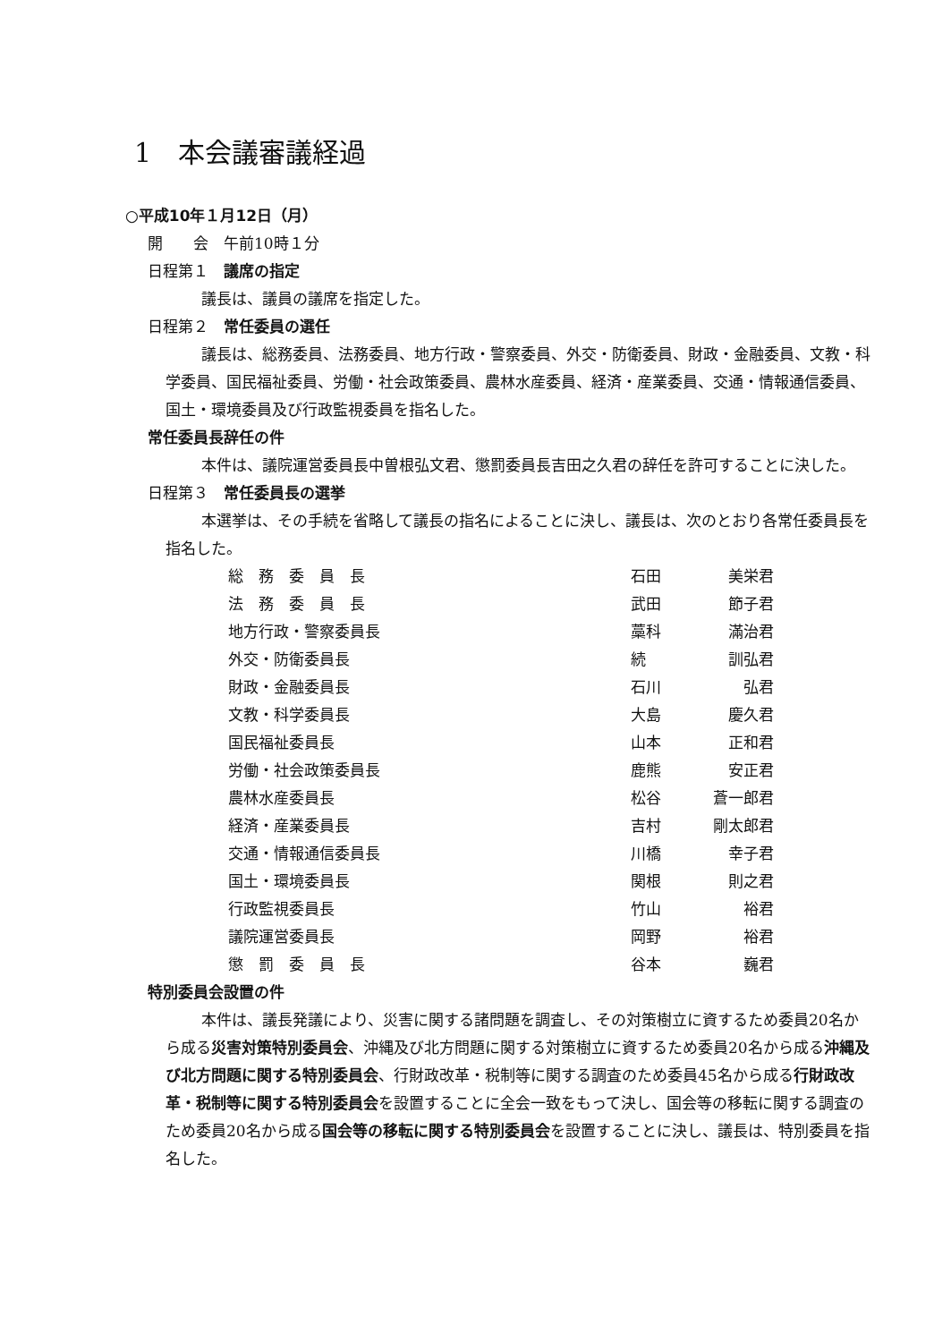1　本会議審議経過
○平成10年１月12日（月）
開　　会　午前10時１分
日程第１　議席の指定
議長は、議員の議席を指定した。
日程第２　常任委員の選任
議長は、総務委員、法務委員、地方行政・警察委員、外交・防衛委員、財政・金融委員、文教・科学委員、国民福祉委員、労働・社会政策委員、農林水産委員、経済・産業委員、交通・情報通信委員、国土・環境委員及び行政監視委員を指名した。
常任委員長辞任の件
本件は、議院運営委員長中曽根弘文君、懲罰委員長吉田之久君の辞任を許可することに決した。
日程第３　常任委員長の選挙
本選挙は、その手続を省略して議長の指名によることに決し、議長は、次のとおり各常任委員長を指名した。
| 総 務 委 員 長 | 石田 | 美栄君 |
| 法 務 委 員 長 | 武田 | 節子君 |
| 地方行政・警察委員長 | 藁科 | 滿治君 |
| 外交・防衛委員長 | 続 | 訓弘君 |
| 財政・金融委員長 | 石川 | 弘君 |
| 文教・科学委員長 | 大島 | 慶久君 |
| 国民福祉委員長 | 山本 | 正和君 |
| 労働・社会政策委員長 | 鹿熊 | 安正君 |
| 農林水産委員長 | 松谷 | 蒼一郎君 |
| 経済・産業委員長 | 吉村 | 剛太郎君 |
| 交通・情報通信委員長 | 川橋 | 幸子君 |
| 国土・環境委員長 | 関根 | 則之君 |
| 行政監視委員長 | 竹山 | 裕君 |
| 議院運営委員長 | 岡野 | 裕君 |
| 懲 罰 委 員 長 | 谷本 | 巍君 |
特別委員会設置の件
本件は、議長発議により、災害に関する諸問題を調査し、その対策樹立に資するため委員20名から成る災害対策特別委員会、沖縄及び北方問題に関する対策樹立に資するため委員20名から成る沖縄及び北方問題に関する特別委員会、行財政改革・税制等に関する調査のため委員45名から成る行財政改革・税制等に関する特別委員会を設置することに全会一致をもって決し、国会等の移転に関する調査のため委員20名から成る国会等の移転に関する特別委員会を設置することに決し、議長は、特別委員を指名した。